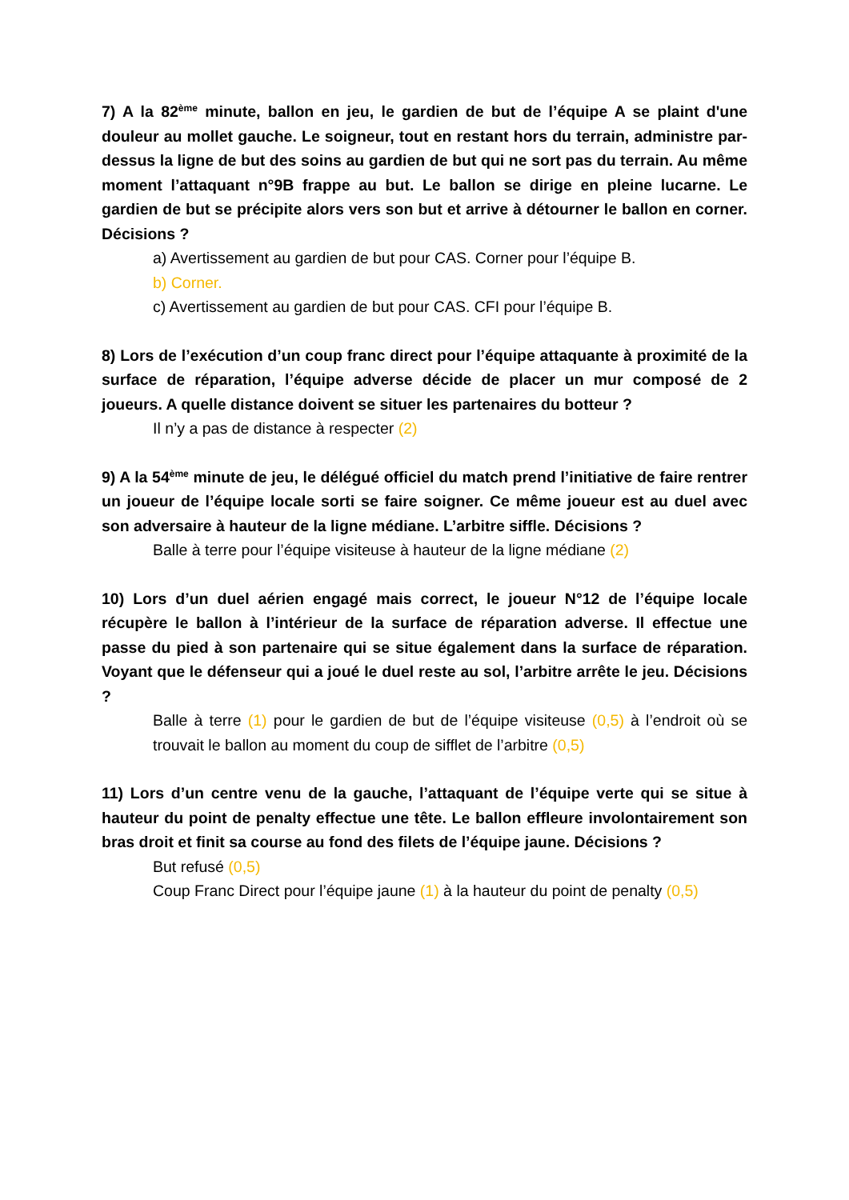7) A la 82<sup>ème</sup> minute, ballon en jeu, le gardien de but de l’équipe A se plaint d'une douleur au mollet gauche. Le soigneur, tout en restant hors du terrain, administre par-dessus la ligne de but des soins au gardien de but qui ne sort pas du terrain. Au même moment l’attaquant n°9B frappe au but. Le ballon se dirige en pleine lucarne. Le gardien de but se précipite alors vers son but et arrive à détourner le ballon en corner. Décisions ?
a) Avertissement au gardien de but pour CAS. Corner pour l’équipe B.
b) Corner.
c) Avertissement au gardien de but pour CAS. CFI pour l’équipe B.
8) Lors de l’exécution d’un coup franc direct pour l’équipe attaquante à proximité de la surface de réparation, l’équipe adverse décide de placer un mur composé de 2 joueurs. A quelle distance doivent se situer les partenaires du botteur ?
Il n’y a pas de distance à respecter (2)
9) A la 54<sup>ème</sup> minute de jeu, le délégué officiel du match prend l’initiative de faire rentrer un joueur de l’équipe locale sorti se faire soigner. Ce même joueur est au duel avec son adversaire à hauteur de la ligne médiane. L’arbitre siffle. Décisions ?
Balle à terre pour l’équipe visiteuse à hauteur de la ligne médiane (2)
10) Lors d’un duel aérien engagé mais correct, le joueur N°12 de l’équipe locale récupère le ballon à l’intérieur de la surface de réparation adverse. Il effectue une passe du pied à son partenaire qui se situe également dans la surface de réparation. Voyant que le défenseur qui a joué le duel reste au sol, l’arbitre arrête le jeu. Décisions ?
Balle à terre (1) pour le gardien de but de l’équipe visiteuse (0,5) à l’endroit où se trouvait le ballon au moment du coup de sifflet de l’arbitre (0,5)
11) Lors d’un centre venu de la gauche, l’attaquant de l’équipe verte qui se situe à hauteur du point de penalty effectue une tête. Le ballon effleure involontairement son bras droit et finit sa course au fond des filets de l’équipe jaune. Décisions ?
But refusé (0,5)
Coup Franc Direct pour l’équipe jaune (1) à la hauteur du point de penalty (0,5)